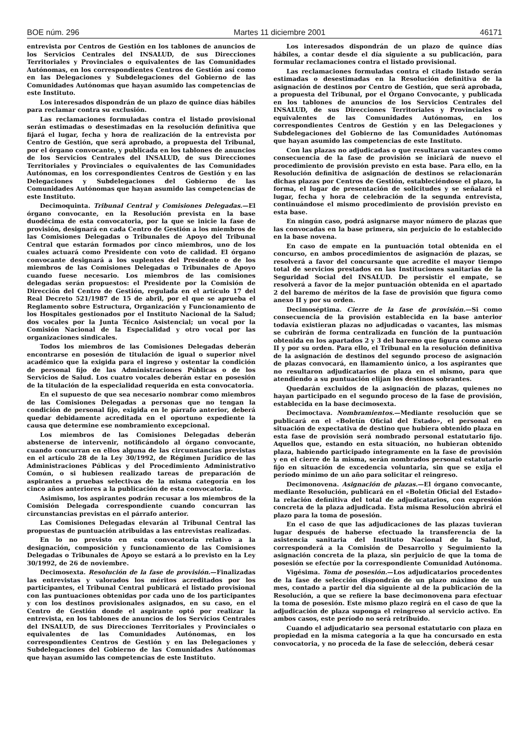BOE núm. 296 Martes 11 diciembre 2001 46171
entrevista por Centros de Gestión en los tablones de anuncios de los Servicios Centrales del INSALUD, de sus Direcciones Territoriales y Provinciales o equivalentes de las Comunidades Autónomas, en los correspondientes Centros de Gestión así como en las Delegaciones y Subdelegaciones del Gobierno de las Comunidades Autónomas que hayan asumido las competencias de este Instituto.
Los interesados dispondrán de un plazo de quince días hábiles para reclamar contra su exclusión.
Las reclamaciones formuladas contra el listado provisional serán estimadas o desestimadas en la resolución definitiva que fijará el lugar, fecha y hora de realización de la entrevista por Centro de Gestión, que será aprobado, a propuesta del Tribunal, por el órgano convocante, y publicada en los tablones de anuncios de los Servicios Centrales del INSALUD, de sus Direcciones Territoriales y Provinciales o equivalentes de las Comunidades Autónomas, en los correspondientes Centros de Gestión y en las Delegaciones y Subdelegaciones del Gobierno de las Comunidades Autónomas que hayan asumido las competencias de este Instituto.
Decimoquinta. Tribunal Central y Comisiones Delegadas.—El órgano convocante, en la Resolución prevista en la base duodécima de esta convocatoria, por la que se inicie la fase de provisión, designará en cada Centro de Gestión a los miembros de las Comisiones Delegadas o Tribunales de Apoyo del Tribunal Central que estarán formados por cinco miembros, uno de los cuales actuará como Presidente con voto de calidad. El órgano convocante designará a los suplentes del Presidente o de los miembros de las Comisiones Delegadas o Tribunales de Apoyo cuando fuese necesario. Los miembros de las comisiones delegadas serán propuestos: el Presidente por la Comisión de Dirección del Centro de Gestión, regulada en el artículo 17 del Real Decreto 521/1987 de 15 de abril, por el que se aprueba el Reglamento sobre Estructura, Organización y Funcionamiento de los Hospitales gestionados por el Instituto Nacional de la Salud; dos vocales por la Junta Técnico Asistencial; un vocal por la Comisión Nacional de la Especialidad y otro vocal por las organizaciones sindicales.
Todos los miembros de las Comisiones Delegadas deberán encontrarse en posesión de titulación de igual o superior nivel académico que la exigida para el ingreso y ostentar la condición de personal fijo de las Administraciones Públicas o de los Servicios de Salud. Los cuatro vocales deberán estar en posesión de la titulación de la especialidad requerida en esta convocatoria.
En el supuesto de que sea necesario nombrar como miembros de las Comisiones Delegadas a personas que no tengan la condición de personal fijo, exigida en le párrafo anterior, deberá quedar debidamente acreditada en el oportuno expediente la causa que determine ese nombramiento excepcional.
Los miembros de las Comisiones Delegadas deberán abstenerse de intervenir, notificándolo al órgano convocante, cuando concurran en ellos alguna de las circunstancias previstas en el artículo 28 de la Ley 30/1992, de Régimen Jurídico de las Administraciones Públicas y del Procedimiento Administrativo Común, o si hubiesen realizado tareas de preparación de aspirantes a pruebas selectivas de la misma categoría en los cinco años anteriores a la publicación de esta convocatoria.
Asimismo, los aspirantes podrán recusar a los miembros de la Comisión Delegada correspondiente cuando concurran las circunstancias previstas en el párrafo anterior.
Las Comisiones Delegadas elevarán al Tribunal Central las propuestas de puntuación atribuidas a las entrevistas realizadas.
En lo no previsto en esta convocatoria relativo a la designación, composición y funcionamiento de las Comisiones Delegadas o Tribunales de Apoyo se estará a lo previsto en la Ley 30/1992, de 26 de noviembre.
Decimosexta. Resolución de la fase de provisión.—Finalizadas las entrevistas y valorados los méritos acreditados por los participantes, el Tribunal Central publicará el listado provisional con las puntuaciones obtenidas por cada uno de los participantes y con los destinos provisionales asignados, en su caso, en el Centro de Gestión donde el aspirante optó por realizar la entrevista, en los tablones de anuncios de los Servicios Centrales del INSALUD, de sus Direcciones Territoriales y Provinciales o equivalentes de las Comunidades Autónomas, en los correspondientes Centros de Gestión y en las Delegaciones y Subdelegaciones del Gobierno de las Comunidades Autónomas que hayan asumido las competencias de este Instituto.
Los interesados dispondrán de un plazo de quince días hábiles, a contar desde el día siguiente a su publicación, para formular reclamaciones contra el listado provisional.
Las reclamaciones formuladas contra el citado listado serán estimadas o desestimadas en la Resolución definitiva de la asignación de destinos por Centro de Gestión, que será aprobada, a propuesta del Tribunal, por el Órgano Convocante, y publicada en los tablones de anuncios de los Servicios Centrales del INSALUD, de sus Direcciones Territoriales y Provinciales o equivalentes de las Comunidades Autónomas, en los correspondientes Centros de Gestión y en las Delegaciones y Subdelegaciones del Gobierno de las Comunidades Autónomas que hayan asumido las competencias de este Instituto.
Con las plazas no adjudicadas o que resultaran vacantes como consecuencia de la fase de provisión se iniciará de nuevo el procedimiento de provisión previsto en esta base. Para ello, en la Resolución definitiva de asignación de destinos se relacionarán dichas plazas por Centros de Gestión, estableciéndose el plazo, la forma, el lugar de presentación de solicitudes y se señalará el lugar, fecha y hora de celebración de la segunda entrevista, continuándose el mismo procedimiento de provisión previsto en esta base.
En ningún caso, podrá asignarse mayor número de plazas que las convocadas en la base primera, sin perjuicio de lo establecido en la base novena.
En caso de empate en la puntuación total obtenida en el concurso, en ambos procedimientos de asignación de plazas, se resolverá a favor del concursante que acredite el mayor tiempo total de servicios prestados en las Instituciones sanitarias de la Seguridad Social del INSALUD. De persistir el empate, se resolverá a favor de la mejor puntuación obtenida en el apartado 2 del baremo de méritos de la fase de provisión que figura como anexo II y por su orden.
Decimoséptima. Cierre de la fase de provisión.—Si como consecuencia de la provisión establecida en la base anterior todavía existieran plazas no adjudicadas o vacantes, las mismas se cubrirán de forma centralizada en función de la puntuación obtenida en los apartados 2 y 3 del baremo que figura como anexo II y por su orden. Para ello, el Tribunal en la resolución definitiva de la asignación de destinos del segundo proceso de asignación de plazas convocará, en llamamiento único, a los aspirantes que no resultaron adjudicatarios de plaza en el mismo, para que atendiendo a su puntuación elijan los destinos sobrantes.
Quedarán excluidos de la asignación de plazas, quienes no hayan participado en el segundo proceso de la fase de provisión, establecida en la base decimosexta.
Decimoctava. Nombramientos.—Mediante resolución que se publicará en el «Boletín Oficial del Estado», el personal en situación de expectativa de destino que hubiera obtenido plaza en esta fase de provisión será nombrado personal estatutario fijo. Aquellos que, estando en esta situación, no hubieran obtenido plaza, habiendo participado íntegramente en la fase de provisión y en el cierre de la misma, serán nombrados personal estatutario fijo en situación de excedencia voluntaria, sin que se exija el período mínimo de un año para solicitar el reingreso.
Decimonovena. Asignación de plazas.—El órgano convocante, mediante Resolución, publicará en el «Boletín Oficial del Estado» la relación definitiva del total de adjudicatarios, con expresión concreta de la plaza adjudicada. Esta misma Resolución abrirá el plazo para la toma de posesión.
En el caso de que las adjudicaciones de las plazas tuvieran lugar después de haberse efectuado la transferencia de la asistencia sanitaria del Instituto Nacional de la Salud, corresponderá a la Comisión de Desarrollo y Seguimiento la asignación concreta de la plaza, sin perjuicio de que la toma de posesión se efectúe por la correspondiente Comunidad Autónoma.
Vigésima. Toma de posesión.—Los adjudicatarios procedentes de la fase de selección dispondrán de un plazo máximo de un mes, contado a partir del día siguiente al de la publicación de la Resolución, a que se refiere la base decimonovena para efectuar la toma de posesión. Este mismo plazo regirá en el caso de que la adjudicación de plaza suponga el reingreso al servicio activo. En ambos casos, este período no será retribuido.
Cuando el adjudicatario sea personal estatutario con plaza en propiedad en la misma categoría a la que ha concursado en esta convocatoria, y no proceda de la fase de selección, deberá cesar